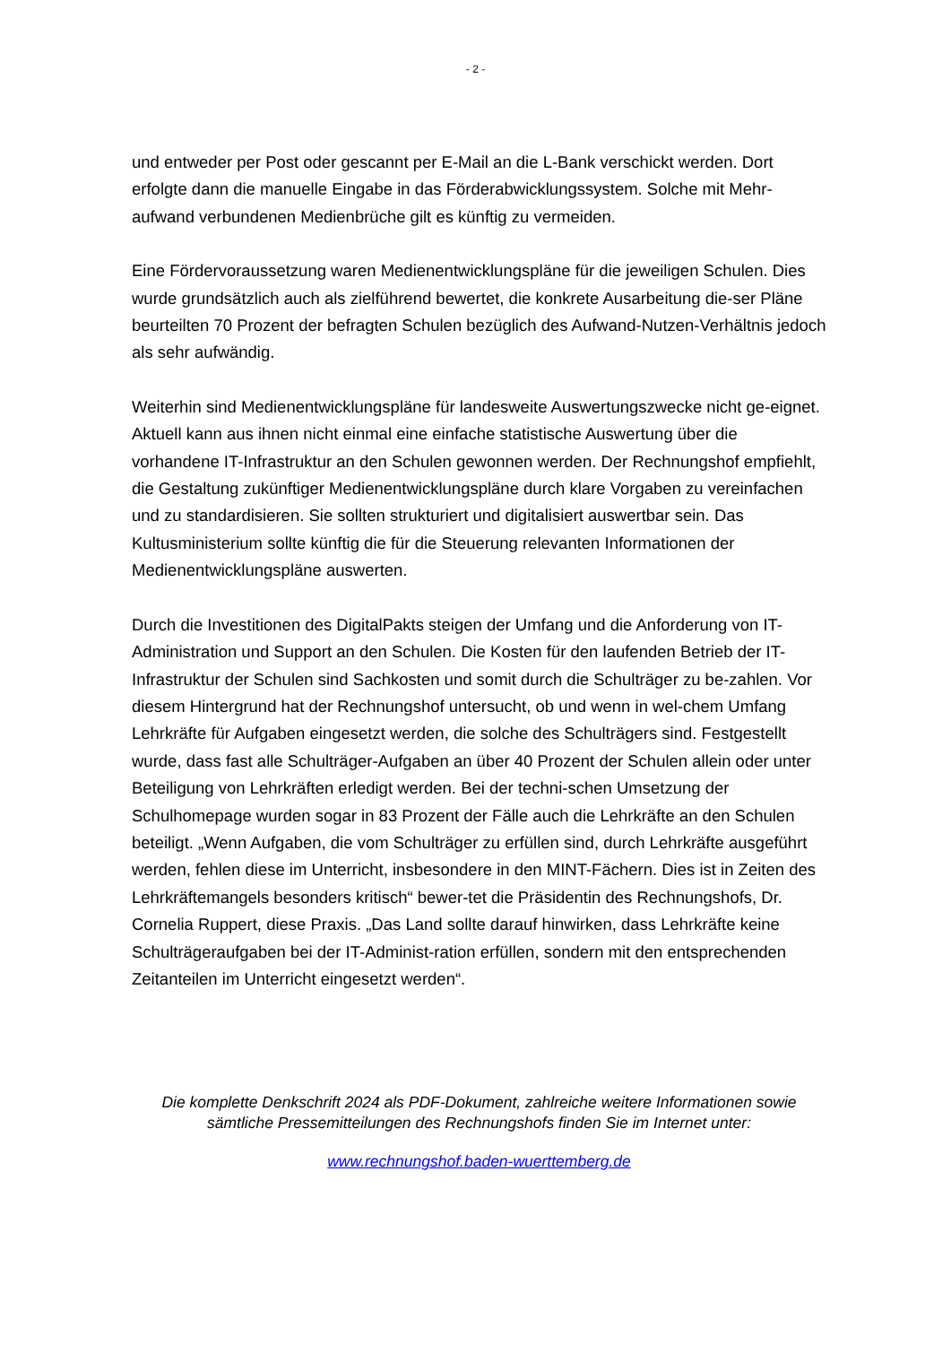- 2 -
und entweder per Post oder gescannt per E-Mail an die L-Bank verschickt werden. Dort erfolgte dann die manuelle Eingabe in das Förderabwicklungssystem. Solche mit Mehr-aufwand verbundenen Medienbrüche gilt es künftig zu vermeiden.
Eine Fördervoraussetzung waren Medienentwicklungspläne für die jeweiligen Schulen. Dies wurde grundsätzlich auch als zielführend bewertet, die konkrete Ausarbeitung die-ser Pläne beurteilten 70 Prozent der befragten Schulen bezüglich des Aufwand-Nutzen-Verhältnis jedoch als sehr aufwändig.
Weiterhin sind Medienentwicklungspläne für landesweite Auswertungszwecke nicht ge-eignet. Aktuell kann aus ihnen nicht einmal eine einfache statistische Auswertung über die vorhandene IT-Infrastruktur an den Schulen gewonnen werden. Der Rechnungshof empfiehlt, die Gestaltung zukünftiger Medienentwicklungspläne durch klare Vorgaben zu vereinfachen und zu standardisieren. Sie sollten strukturiert und digitalisiert auswertbar sein. Das Kultusministerium sollte künftig die für die Steuerung relevanten Informationen der Medienentwicklungspläne auswerten.
Durch die Investitionen des DigitalPakts steigen der Umfang und die Anforderung von IT-Administration und Support an den Schulen. Die Kosten für den laufenden Betrieb der IT-Infrastruktur der Schulen sind Sachkosten und somit durch die Schulträger zu be-zahlen. Vor diesem Hintergrund hat der Rechnungshof untersucht, ob und wenn in wel-chem Umfang Lehrkräfte für Aufgaben eingesetzt werden, die solche des Schulträgers sind. Festgestellt wurde, dass fast alle Schulträger-Aufgaben an über 40 Prozent der Schulen allein oder unter Beteiligung von Lehrkräften erledigt werden. Bei der techni-schen Umsetzung der Schulhomepage wurden sogar in 83 Prozent der Fälle auch die Lehrkräfte an den Schulen beteiligt. „Wenn Aufgaben, die vom Schulträger zu erfüllen sind, durch Lehrkräfte ausgeführt werden, fehlen diese im Unterricht, insbesondere in den MINT-Fächern. Dies ist in Zeiten des Lehrkräftemangels besonders kritisch“ bewer-tet die Präsidentin des Rechnungshofs, Dr. Cornelia Ruppert, diese Praxis. „Das Land sollte darauf hinwirken, dass Lehrkräfte keine Schulträgeraufgaben bei der IT-Administ-ration erfüllen, sondern mit den entsprechenden Zeitanteilen im Unterricht eingesetzt werden“.
Die komplette Denkschrift 2024 als PDF-Dokument, zahlreiche weitere Informationen sowie sämtliche Pressemitteilungen des Rechnungshofs finden Sie im Internet unter:
www.rechnungshof.baden-wuerttemberg.de